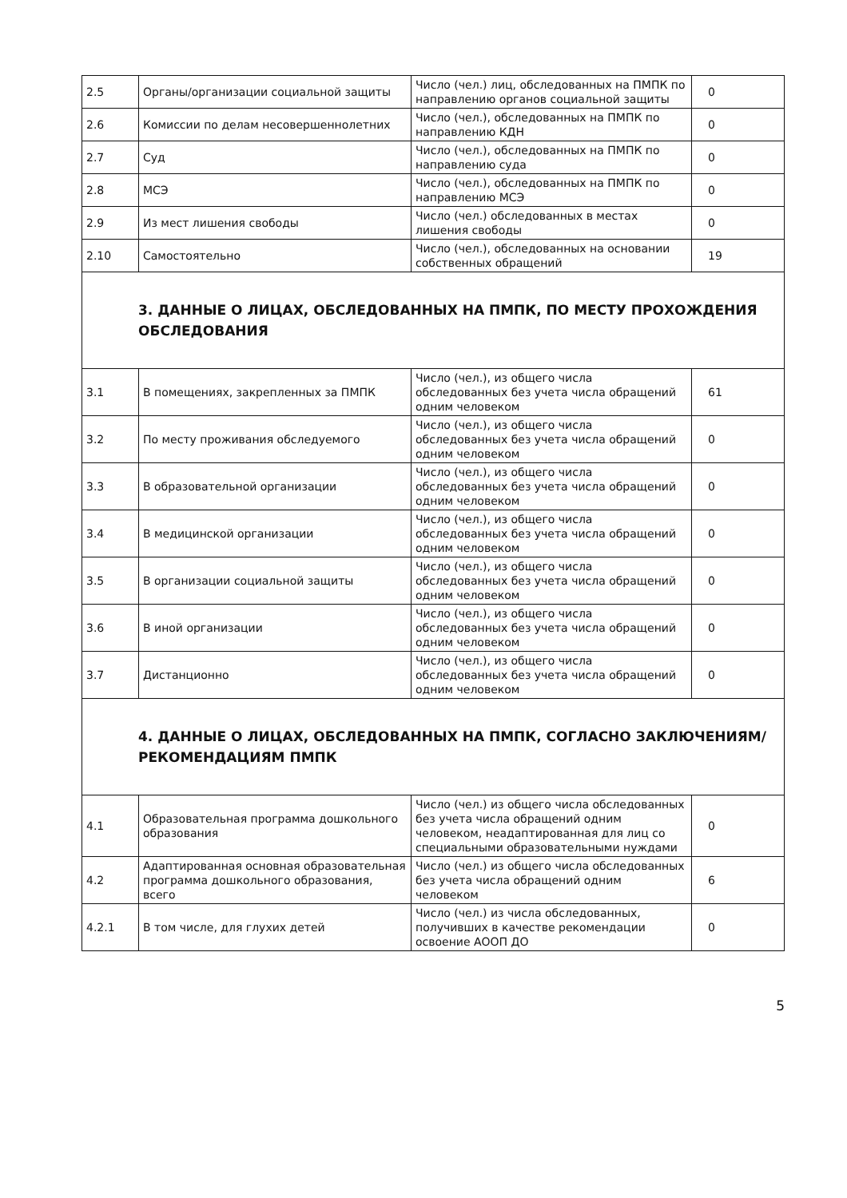| 2.5 | Органы/организации социальной защиты | Число (чел.) лиц, обследованных на ПМПК по направлению органов социальной защиты | 0 |
| 2.6 | Комиссии по делам несовершеннолетних | Число (чел.), обследованных на ПМПК по направлению КДН | 0 |
| 2.7 | Суд | Число (чел.), обследованных на ПМПК по направлению суда | 0 |
| 2.8 | МСЭ | Число (чел.), обследованных на ПМПК по направлению МСЭ | 0 |
| 2.9 | Из мест лишения свободы | Число (чел.) обследованных в местах лишения свободы | 0 |
| 2.10 | Самостоятельно | Число (чел.), обследованных на основании собственных обращений | 19 |
| 3. ДАННЫЕ О ЛИЦАХ, ОБСЛЕДОВАННЫХ НА ПМПК, ПО МЕСТУ ПРОХОЖДЕНИЯ ОБСЛЕДОВАНИЯ | | | |
| 3.1 | В помещениях, закрепленных за ПМПК | Число (чел.), из общего числа обследованных без учета числа обращений одним человеком | 61 |
| 3.2 | По месту проживания обследуемого | Число (чел.), из общего числа обследованных без учета числа обращений одним человеком | 0 |
| 3.3 | В образовательной организации | Число (чел.), из общего числа обследованных без учета числа обращений одним человеком | 0 |
| 3.4 | В медицинской организации | Число (чел.), из общего числа обследованных без учета числа обращений одним человеком | 0 |
| 3.5 | В организации социальной защиты | Число (чел.), из общего числа обследованных без учета числа обращений одним человеком | 0 |
| 3.6 | В иной организации | Число (чел.), из общего числа обследованных без учета числа обращений одним человеком | 0 |
| 3.7 | Дистанционно | Число (чел.), из общего числа обследованных без учета числа обращений одним человеком | 0 |
| 4. ДАННЫЕ О ЛИЦАХ, ОБСЛЕДОВАННЫХ НА ПМПК, СОГЛАСНО ЗАКЛЮЧЕНИЯМ/ РЕКОМЕНДАЦИЯМ ПМПК | | | |
| 4.1 | Образовательная программа дошкольного образования | Число (чел.) из общего числа обследованных без учета числа обращений одним человеком, неадаптированная для лиц со специальными образовательными нуждами | 0 |
| 4.2 | Адаптированная основная образовательная программа дошкольного образования, всего | Число (чел.) из общего числа обследованных без учета числа обращений одним человеком | 6 |
| 4.2.1 | В том числе, для глухих детей | Число (чел.) из числа обследованных, получивших в качестве рекомендации освоение АООП ДО | 0 |
5